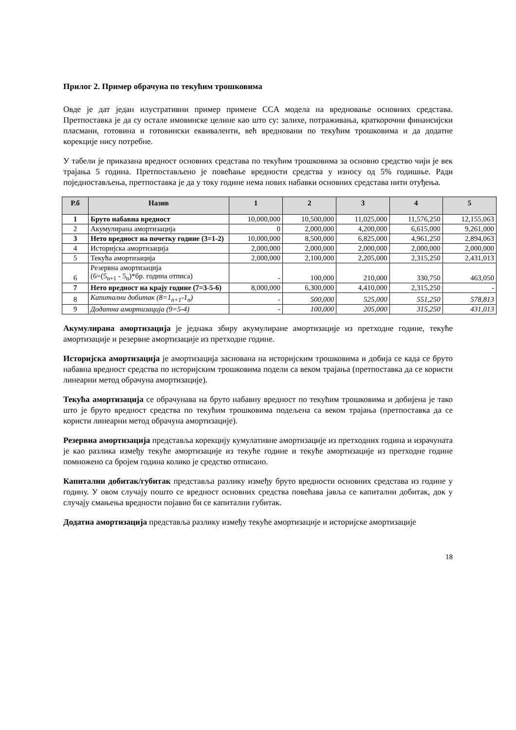Прилог 2. Пример обрачуна по текућим трошковима
Овде је дат један илустративни пример примене CCA модела на вредновање основних средстава. Претпоставка је да су остале имовинске целине као што су: залихе, потраживања, краткорочни финансијски пласмани, готовина и готовински еквиваленти, већ вредновани по текућим трошковима и да додатне корекције нису потребне.
У табели је приказана вредност основних средстава по текућим трошковима за основно средство чији је век трајања 5 година. Претпостављено је повећање вредности средства у износу од 5% годишње. Ради поједностављења, претпоставка је да у току године нема нових набавки основних средстава нити отуђења.
| Р.б | Назив | 1 | 2 | 3 | 4 | 5 |
| --- | --- | --- | --- | --- | --- | --- |
| 1 | Бруто набавна вредност | 10,000,000 | 10,500,000 | 11,025,000 | 11,576,250 | 12,155,063 |
| 2 | Акумулирана амортизација | 0 | 2,000,000 | 4,200,000 | 6,615,000 | 9,261,000 |
| 3 | Нето вредност на почетку године (3=1-2) | 10,000,000 | 8,500,000 | 6,825,000 | 4,961,250 | 2,894,063 |
| 4 | Историјска амортизација | 2,000,000 | 2,000,000 | 2,000,000 | 2,000,000 | 2,000,000 |
| 5 | Текућа амортизација | 2,000,000 | 2,100,000 | 2,205,000 | 2,315,250 | 2,431,013 |
| 6 | Резервна амортизација (6=(5<sub>n+1</sub> - 5<sub>n</sub>)*бр. година отписа) | - | 100,000 | 210,000 | 330,750 | 463,050 |
| 7 | Нето вредност на крају године (7=3-5-6) | 8,000,000 | 6,300,000 | 4,410,000 | 2,315,250 | - |
| 8 | Капитални добитак (8=1<sub>n+1</sub>-1<sub>n</sub>) | - | 500,000 | 525,000 | 551,250 | 578,813 |
| 9 | Додатна амортизација (9=5-4) | - | 100,000 | 205,000 | 315,250 | 431,013 |
Акумулирана амортизација је једнака збиру акумулиране амортизације из претходне године, текуће амортизације и резервне амортизације из претходне године.
Историјска амортизација је амортизација заснована на историјским трошковима и добија се када се бруто набавна вредност средства по историјским трошковима подели са веком трајања (претпоставка да се користи линеарни метод обрачуна амортизације).
Текућа амортизација се обрачунава на бруто набавну вредност по текућим трошковима и добијена је тако што је бруто вредност средства по текућим трошковима подељена са веком трајања (претпоставка да се користи линеарни метод обрачуна амортизације).
Резервна амортизација представља корекцију кумулативне амортизације из претходних година и израчуната је као разлика између текуће амортизације из текуће године и текуће амортизације из претходне године помножено са бројем година колико је средство отписано.
Капитални добитак/губитак представља разлику између бруто вредности основних средстава из године у годину. У овом случају пошто се вредност основних средства повећава јавља се капитални добитак, док у случају смањења вредности појавио би се капитални губитак.
Додатна амортизација представља разлику између текуће амортизације и историјске амортизације
18